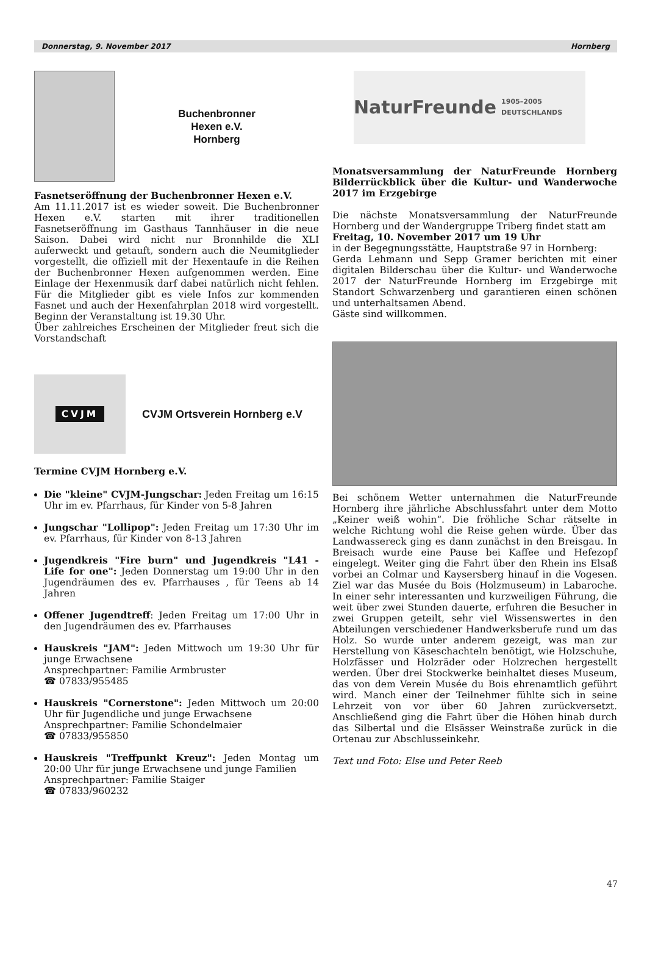Donnerstag, 9. November 2017 Hornberg
Buchenbronner
Hexen e.V.
Hornberg
Fasnetseröffnung der Buchenbronner Hexen e.V.
Am 11.11.2017 ist es wieder soweit. Die Buchenbronner Hexen e.V. starten mit ihrer traditionellen Fasnetseröffnung im Gasthaus Tannhäuser in die neue Saison. Dabei wird nicht nur Bronnhilde die XLI auferweckt und getauft, sondern auch die Neumitglieder vorgestellt, die offiziell mit der Hexentaufe in die Reihen der Buchenbronner Hexen aufgenommen werden. Eine Einlage der Hexenmusik darf dabei natürlich nicht fehlen. Für die Mitglieder gibt es viele Infos zur kommenden Fasnet und auch der Hexenfahrplan 2018 wird vorgestellt. Beginn der Veranstaltung ist 19.30 Uhr.
Über zahlreiches Erscheinen der Mitglieder freut sich die Vorstandschaft
CVJM
CVJM Ortsverein Hornberg e.V
Termine CVJM Hornberg e.V.
Die "kleine" CVJM-Jungschar: Jeden Freitag um 16:15 Uhr im ev. Pfarrhaus, für Kinder von 5-8 Jahren
Jungschar "Lollipop": Jeden Freitag um 17:30 Uhr im ev. Pfarrhaus, für Kinder von 8-13 Jahren
Jugendkreis "Fire burn" und Jugendkreis "L41 - Life for one": Jeden Donnerstag um 19:00 Uhr in den Jugendräumen des ev. Pfarrhauses , für Teens ab 14 Jahren
Offener Jugendtreff: Jeden Freitag um 17:00 Uhr in den Jugendräumen des ev. Pfarrhauses
Hauskreis "JAM": Jeden Mittwoch um 19:30 Uhr für junge Erwachsene
Ansprechpartner: Familie Armbruster
☎ 07833/955485
Hauskreis "Cornerstone": Jeden Mittwoch um 20:00 Uhr für Jugendliche und junge Erwachsene
Ansprechpartner: Familie Schondelmaier
☎ 07833/955850
Hauskreis "Treffpunkt Kreuz": Jeden Montag um 20:00 Uhr für junge Erwachsene und junge Familien
Ansprechpartner: Familie Staiger
☎ 07833/960232
NaturFreunde 1905–2005 DEUTSCHLANDS
Monatsversammlung der NaturFreunde Hornberg Bilderrückblick über die Kultur- und Wanderwoche 2017 im Erzgebirge
Die nächste Monatsversammlung der NaturFreunde Hornberg und der Wandergruppe Triberg findet statt am
Freitag, 10. November 2017 um 19 Uhr
in der Begegnungsstätte, Hauptstraße 97 in Hornberg:
Gerda Lehmann und Sepp Gramer berichten mit einer digitalen Bilderschau über die Kultur- und Wanderwoche 2017 der NaturFreunde Hornberg im Erzgebirge mit Standort Schwarzenberg und garantieren einen schönen und unterhaltsamen Abend.
Gäste sind willkommen.
Bei schönem Wetter unternahmen die NaturFreunde Hornberg ihre jährliche Abschlussfahrt unter dem Motto „Keiner weiß wohin“. Die fröhliche Schar rätselte in welche Richtung wohl die Reise gehen würde. Über das Landwassereck ging es dann zunächst in den Breisgau. In Breisach wurde eine Pause bei Kaffee und Hefezopf eingelegt. Weiter ging die Fahrt über den Rhein ins Elsaß vorbei an Colmar und Kaysersberg hinauf in die Vogesen. Ziel war das Musée du Bois (Holzmuseum) in Labaroche. In einer sehr interessanten und kurzweiligen Führung, die weit über zwei Stunden dauerte, erfuhren die Besucher in zwei Gruppen geteilt, sehr viel Wissenswertes in den Abteilungen verschiedener Handwerksberufe rund um das Holz. So wurde unter anderem gezeigt, was man zur Herstellung von Käseschachteln benötigt, wie Holzschuhe, Holzfässer und Holzräder oder Holzrechen hergestellt werden. Über drei Stockwerke beinhaltet dieses Museum, das von dem Verein Musée du Bois ehrenamtlich geführt wird. Manch einer der Teilnehmer fühlte sich in seine Lehrzeit von vor über 60 Jahren zurückversetzt. Anschließend ging die Fahrt über die Höhen hinab durch das Silbertal und die Elsässer Weinstraße zurück in die Ortenau zur Abschlusseinkehr.
Text und Foto: Else und Peter Reeb
47